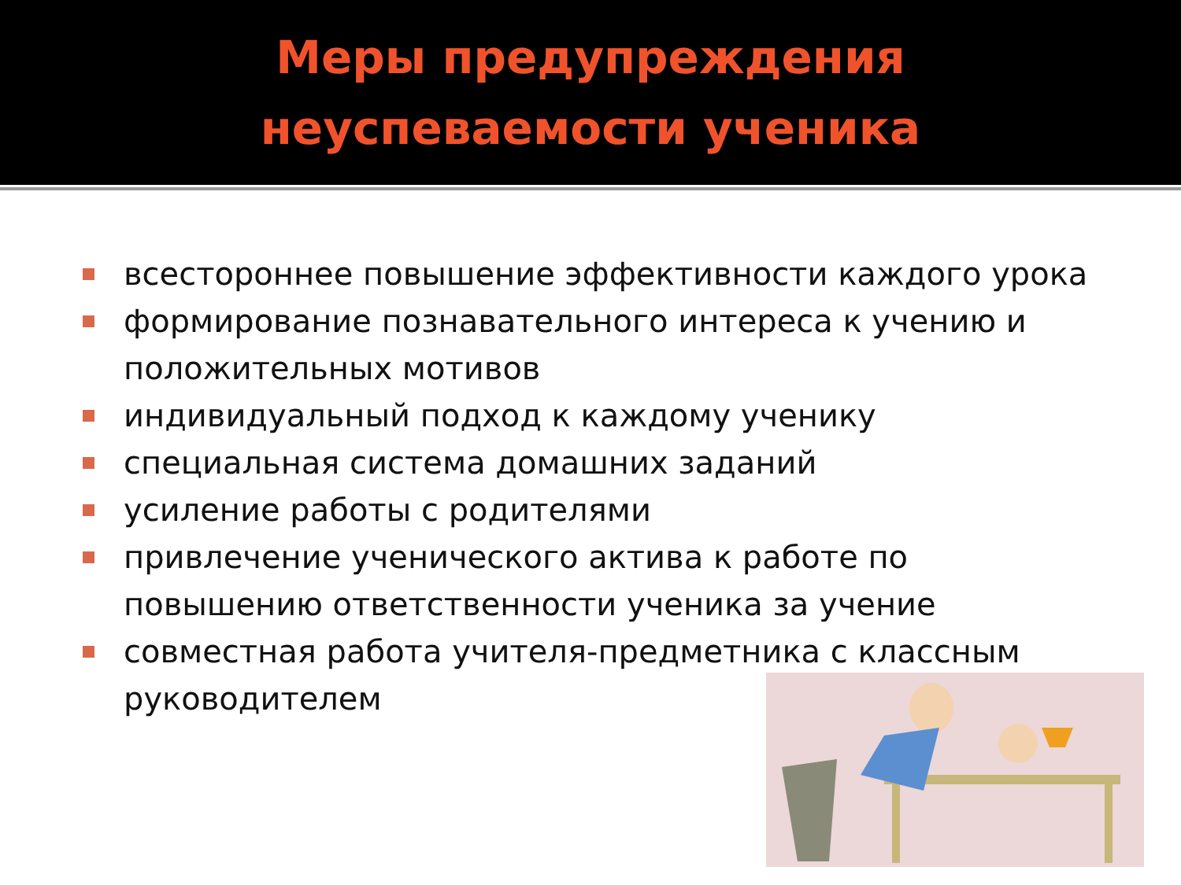Меры предупреждения
неуспеваемости ученика
всестороннее повышение эффективности каждого урока
формирование познавательного интереса к учению и положительных мотивов
индивидуальный подход к каждому ученику
специальная система домашних заданий
усиление работы с родителями
привлечение ученического актива к работе по повышению ответственности ученика за учение
совместная работа учителя-предметника с классным руководителем